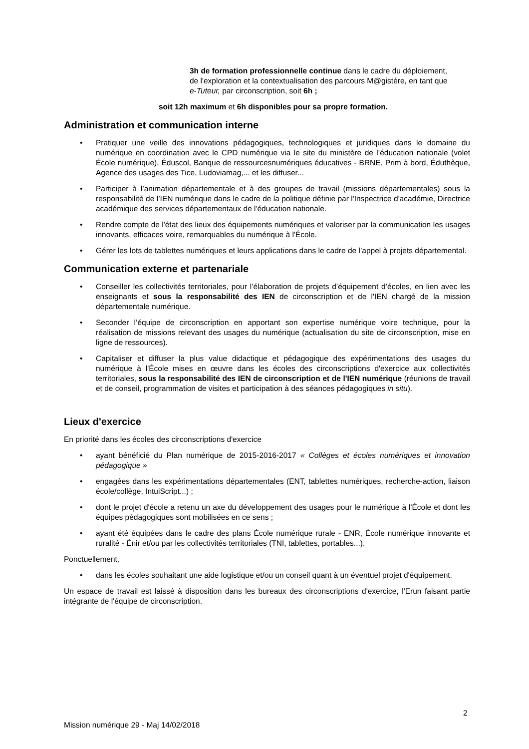3h de formation professionnelle continue dans le cadre du déploiement, de l'exploration et la contextualisation des parcours M@gistère, en tant que e-Tuteur, par circonscription, soit 6h ;
soit 12h maximum et 6h disponibles pour sa propre formation.
Administration et communication interne
• Pratiquer une veille des innovations pédagogiques, technologiques et juridiques dans le domaine du numérique en coordination avec le CPD numérique via le site du ministère de l’éducation nationale (volet École numérique), Éduscol, Banque de ressourcesnumériques éducatives - BRNE, Prim à bord, Éduthèque, Agence des usages des Tice, Ludoviamag,... et les diffuser...
• Participer à l’animation départementale et à des groupes de travail (missions départementales) sous la responsabilité de l’IEN numérique dans le cadre de la politique définie par l'Inspectrice d'académie, Directrice académique des services départementaux de l'éducation nationale.
• Rendre compte de l'état des lieux des équipements numériques et valoriser par la communication les usages innovants, efficaces voire, remarquables du numérique à l'École.
• Gérer les lots de tablettes numériques et leurs applications dans le cadre de l’appel à projets départemental.
Communication externe et partenariale
• Conseiller les collectivités territoriales, pour l’élaboration de projets d’équipement d’écoles, en lien avec les enseignants et sous la responsabilité des IEN de circonscription et de l'IEN chargé de la mission départementale numérique.
• Seconder l’équipe de circonscription en apportant son expertise numérique voire technique, pour la réalisation de missions relevant des usages du numérique (actualisation du site de circonscription, mise en ligne de ressources).
• Capitaliser et diffuser la plus value didactique et pédagogique des expérimentations des usages du numérique à l'École mises en œuvre dans les écoles des circonscriptions d'exercice aux collectivités territoriales, sous la responsabilité des IEN de circonscription et de l'IEN numérique (réunions de travail et de conseil, programmation de visites et participation à des séances pédagogiques in situ).
Lieux d'exercice
En priorité dans les écoles des circonscriptions d'exercice
• ayant bénéficié du Plan numérique de 2015-2016-2017 « Collèges et écoles numériques et innovation pédagogique »
• engagées dans les expérimentations départementales (ENT, tablettes numériques, recherche-action, liaison école/collège, IntuiScript...) ;
• dont le projet d'école a retenu un axe du développement des usages pour le numérique à l'École et dont les équipes pédagogiques sont mobilisées en ce sens ;
• ayant été équipées dans le cadre des plans École numérique rurale - ENR, École numérique innovante et ruralité - Énir et/ou par les collectivités territoriales (TNI, tablettes, portables...).
Ponctuellement,
• dans les écoles souhaitant une aide logistique et/ou un conseil quant à un éventuel projet d'équipement.
Un espace de travail est laissé à disposition dans les bureaux des circonscriptions d'exercice, l'Erun faisant partie intégrante de l'équipe de circonscription.
2
Mission numérique 29 - Maj 14/02/2018